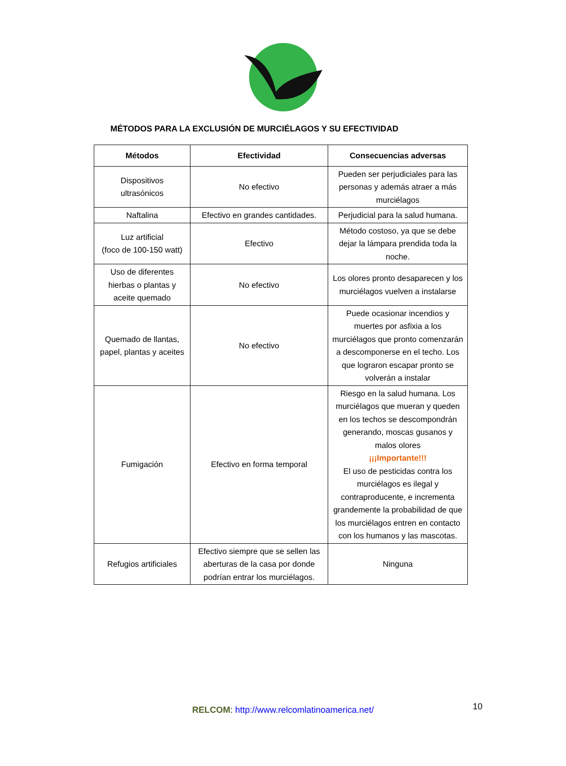MÉTODOS PARA LA EXCLUSIÓN DE MURCIÉLAGOS Y SU EFECTIVIDAD
| Métodos | Efectividad | Consecuencias adversas |
| --- | --- | --- |
| Dispositivos ultrasónicos | No efectivo | Pueden ser perjudiciales para las personas y además atraer a más murciélagos |
| Naftalina | Efectivo en grandes cantidades. | Perjudicial para la salud humana. |
| Luz artificial (foco de 100-150 watt) | Efectivo | Método costoso, ya que se debe dejar la lámpara prendida toda la noche. |
| Uso de diferentes hierbas o plantas y aceite quemado | No efectivo | Los olores pronto desaparecen y los murciélagos vuelven a instalarse |
| Quemado de llantas, papel, plantas y aceites | No efectivo | Puede ocasionar incendios y muertes por asfixia a los murciélagos que pronto comenzarán a descomponerse en el techo. Los que lograron escapar pronto se volverán a instalar |
| Fumigación | Efectivo en forma temporal | Riesgo en la salud humana. Los murciélagos que mueran y queden en los techos se descompondrán generando, moscas gusanos y malos olores ¡¡¡Importante!!! El uso de pesticidas contra los murciélagos es ilegal y contraproducente, e incrementa grandemente la probabilidad de que los murciélagos entren en contacto con los humanos y las mascotas. |
| Refugios artificiales | Efectivo siempre que se sellen las aberturas de la casa por donde podrían entrar los murciélagos. | Ninguna |
RELCOM: http://www.relcomlatinoamerica.net/ 10